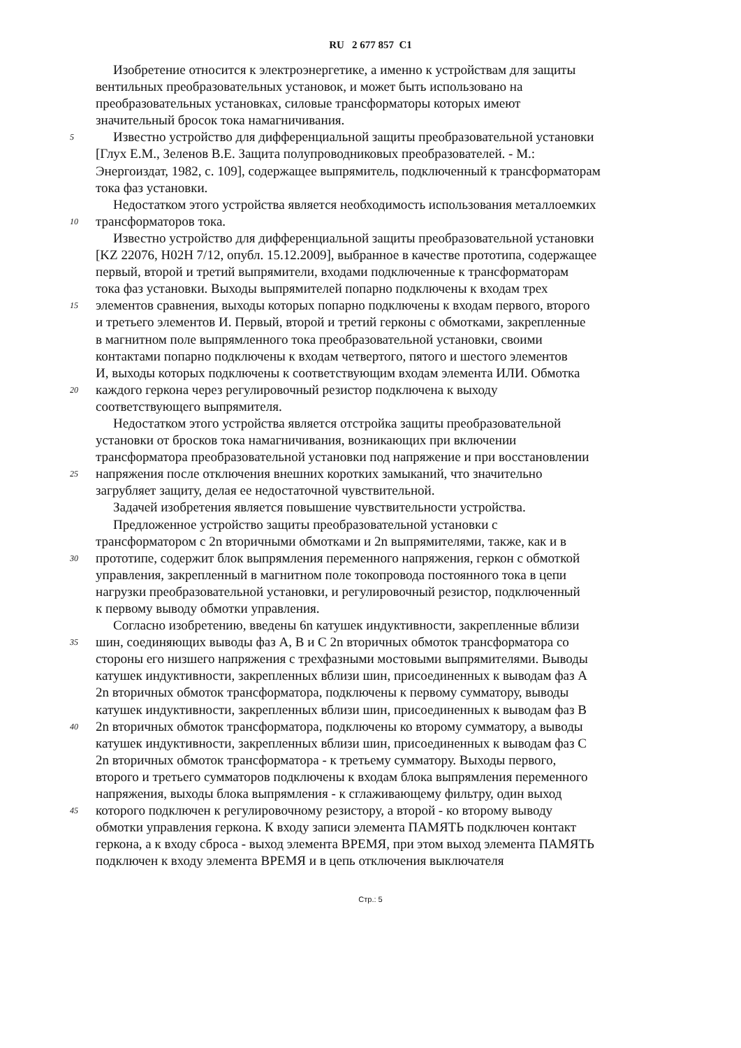RU 2 677 857 C1
Изобретение относится к электроэнергетике, а именно к устройствам для защиты
вентильных преобразовательных установок, и может быть использовано на
преобразовательных установках, силовые трансформаторы которых имеют
значительный бросок тока намагничивания.
5
Известно устройство для дифференциальной защиты преобразовательной установки
[Глух Е.М., Зеленов В.Е. Защита полупроводниковых преобразователей. - М.:
Энергоиздат, 1982, с. 109], содержащее выпрямитель, подключенный к трансформаторам
тока фаз установки.
Недостатком этого устройства является необходимость использования металлоемких
10
трансформаторов тока.
Известно устройство для дифференциальной защиты преобразовательной установки
[KZ 22076, H02H 7/12, опубл. 15.12.2009], выбранное в качестве прототипа, содержащее
первый, второй и третий выпрямители, входами подключенные к трансформаторам
тока фаз установки. Выходы выпрямителей попарно подключены к входам трех
15
элементов сравнения, выходы которых попарно подключены к входам первого, второго
и третьего элементов И. Первый, второй и третий герконы с обмотками, закрепленные
в магнитном поле выпрямленного тока преобразовательной установки, своими
контактами попарно подключены к входам четвертого, пятого и шестого элементов
И, выходы которых подключены к соответствующим входам элемента ИЛИ. Обмотка
20
каждого геркона через регулировочный резистор подключена к выходу
соответствующего выпрямителя.
Недостатком этого устройства является отстройка защиты преобразовательной
установки от бросков тока намагничивания, возникающих при включении
трансформатора преобразовательной установки под напряжение и при восстановлении
25
напряжения после отключения внешних коротких замыканий, что значительно
загрубляет защиту, делая ее недостаточной чувствительной.
Задачей изобретения является повышение чувствительности устройства.
Предложенное устройство защиты преобразовательной установки с
трансформатором с 2n вторичными обмотками и 2n выпрямителями, также, как и в
30
прототипе, содержит блок выпрямления переменного напряжения, геркон с обмоткой
управления, закрепленный в магнитном поле токопровода постоянного тока в цепи
нагрузки преобразовательной установки, и регулировочный резистор, подключенный
к первому выводу обмотки управления.
Согласно изобретению, введены 6n катушек индуктивности, закрепленные вблизи
35
шин, соединяющих выводы фаз А, В и С 2n вторичных обмоток трансформатора со
стороны его низшего напряжения с трехфазными мостовыми выпрямителями. Выводы
катушек индуктивности, закрепленных вблизи шин, присоединенных к выводам фаз А
2n вторичных обмоток трансформатора, подключены к первому сумматору, выводы
катушек индуктивности, закрепленных вблизи шин, присоединенных к выводам фаз В
40
2n вторичных обмоток трансформатора, подключены ко второму сумматору, а выводы
катушек индуктивности, закрепленных вблизи шин, присоединенных к выводам фаз С
2n вторичных обмоток трансформатора - к третьему сумматору. Выходы первого,
второго и третьего сумматоров подключены к входам блока выпрямления переменного
напряжения, выходы блока выпрямления - к сглаживающему фильтру, один выход
45
которого подключен к регулировочному резистору, а второй - ко второму выводу
обмотки управления геркона. К входу записи элемента ПАМЯТЬ подключен контакт
геркона, а к входу сброса - выход элемента ВРЕМЯ, при этом выход элемента ПАМЯТЬ
подключен к входу элемента ВРЕМЯ и в цепь отключения выключателя
Стр.: 5